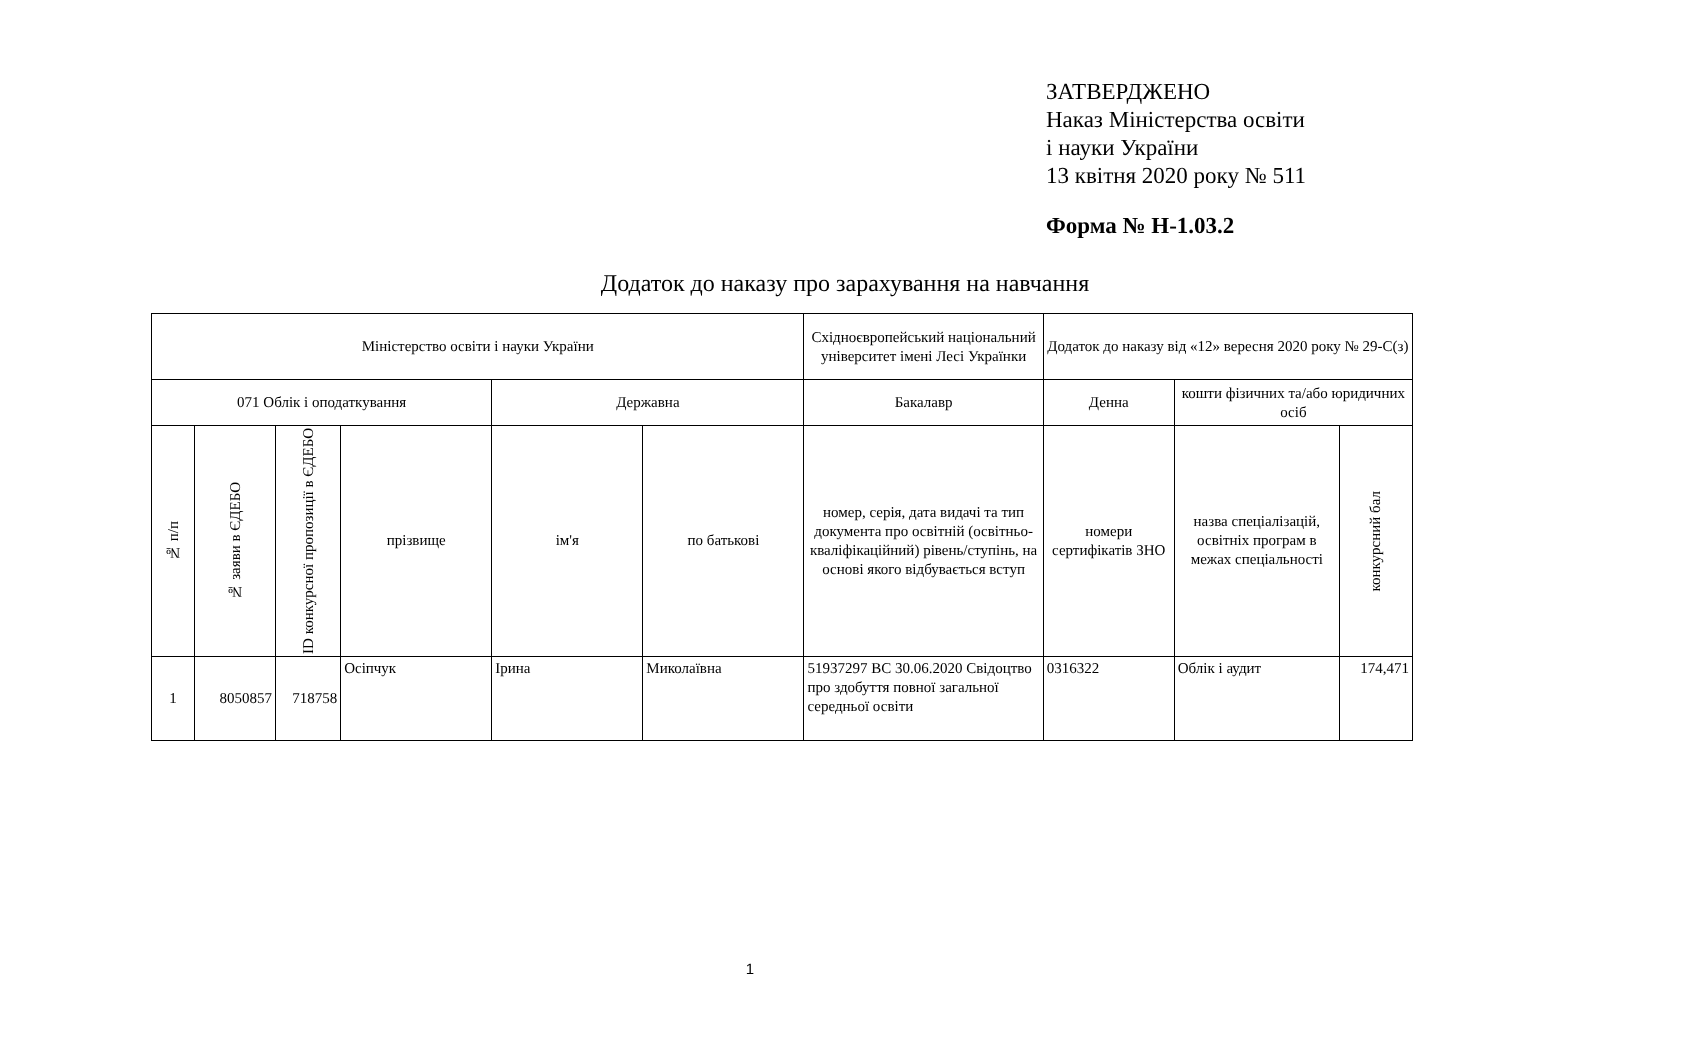ЗАТВЕРДЖЕНО
Наказ Міністерства освіти
і науки України
13 квітня 2020 року № 511
Форма № Н-1.03.2
Додаток до наказу про зарахування на навчання
| Міністерство освіти і науки України | | | | | | Східноєвропейський національний університет імені Лесі Українки | Додаток до наказу від «12» вересня 2020 року № 29-С(з) | | |
| 071 Облік і оподаткування | | | | Державна | | Бакалавр | Денна | кошти фізичних та/або юридичних осіб | |
| № п/п | № заяви в ЄДЕБО | ID конкурсної пропозиції в ЄДЕБО | прізвище | ім'я | по батькові | номер, серія, дата видачі та тип документа про освітній (освітньо-кваліфікаційний) рівень/ступінь, на основі якого відбувається вступ | номери сертифікатів ЗНО | назва спеціалізацій, освітніх програм в межах спеціальності | конкурсний бал |
| 1 | 8050857 | 718758 | Осіпчук | Ірина | Миколаївна | 51937297 ВС 30.06.2020 Свідоцтво про здобуття повної загальної середньої освіти | 0316322 | Облік і аудит | 174,471 |
1